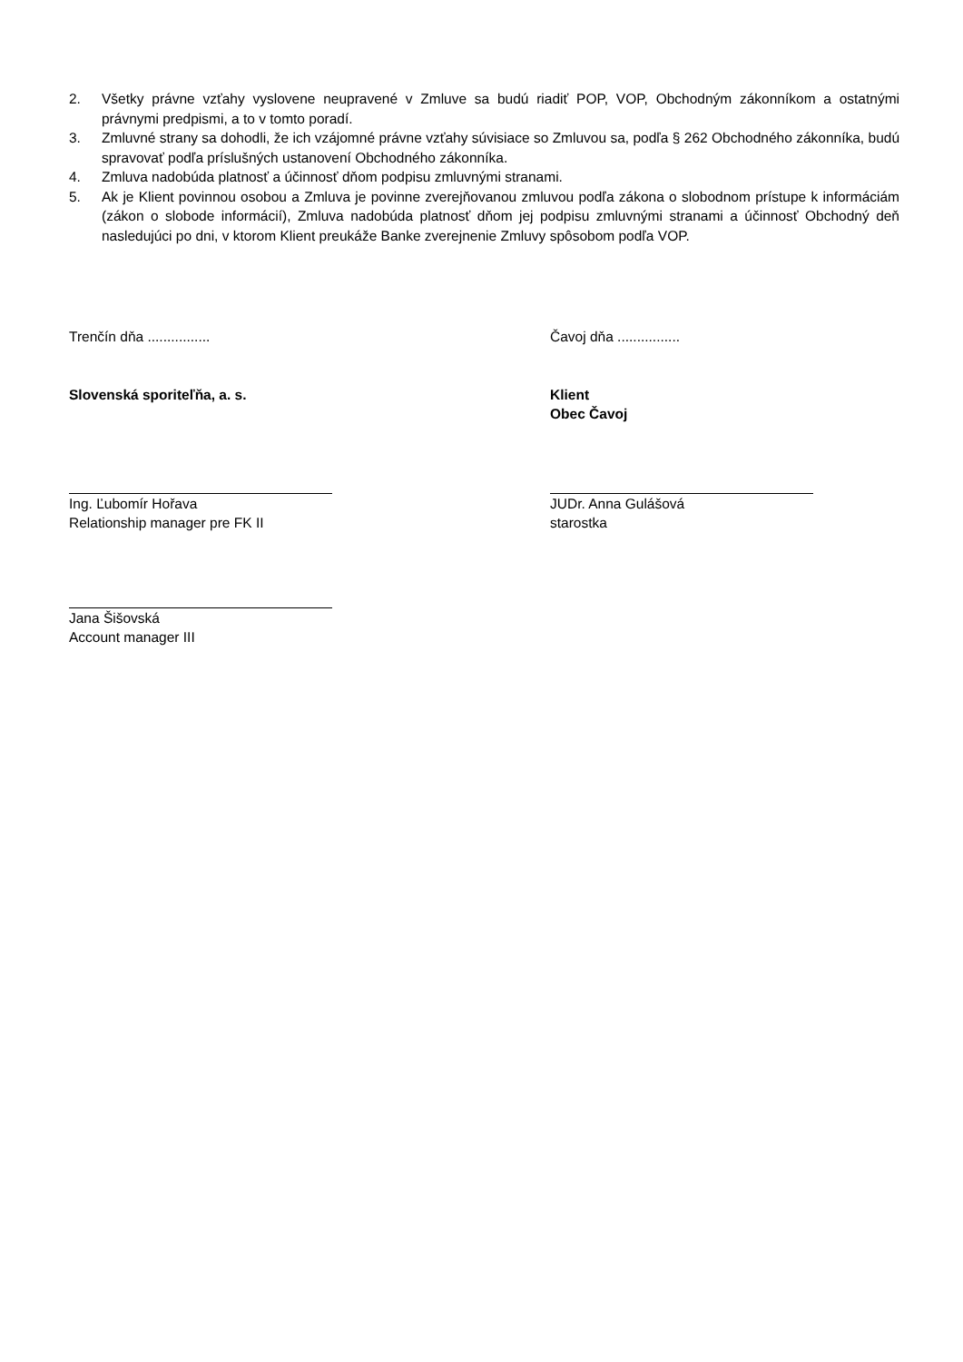2. Všetky právne vzťahy vyslovene neupravené v Zmluve sa budú riadiť POP, VOP, Obchodným zákonníkom a ostatnými právnymi predpismi, a to v tomto poradí.
3. Zmluvné strany sa dohodli, že ich vzájomné právne vzťahy súvisiace so Zmluvou sa, podľa § 262 Obchodného zákonníka, budú spravovať podľa príslušných ustanovení Obchodného zákonníka.
4. Zmluva nadobúda platnosť a účinnosť dňom podpisu zmluvnými stranami.
5. Ak je Klient povinnou osobou a Zmluva je povinne zverejňovanou zmluvou podľa zákona o slobodnom prístupe k informáciám (zákon o slobode informácií), Zmluva nadobúda platnosť dňom jej podpisu zmluvnými stranami a účinnosť Obchodný deň nasledujúci po dni, v ktorom Klient preukáže Banke zverejnenie Zmluvy spôsobom podľa VOP.
Trenčín dňa ................ Čavoj dňa ................
Slovenská sporiteľňa, a. s. Klient
Obec Čavoj
Ing. Ľubomír Hořava
Relationship manager pre FK II
JUDr. Anna Gulášová
starostka
Jana Šišovská
Account manager III